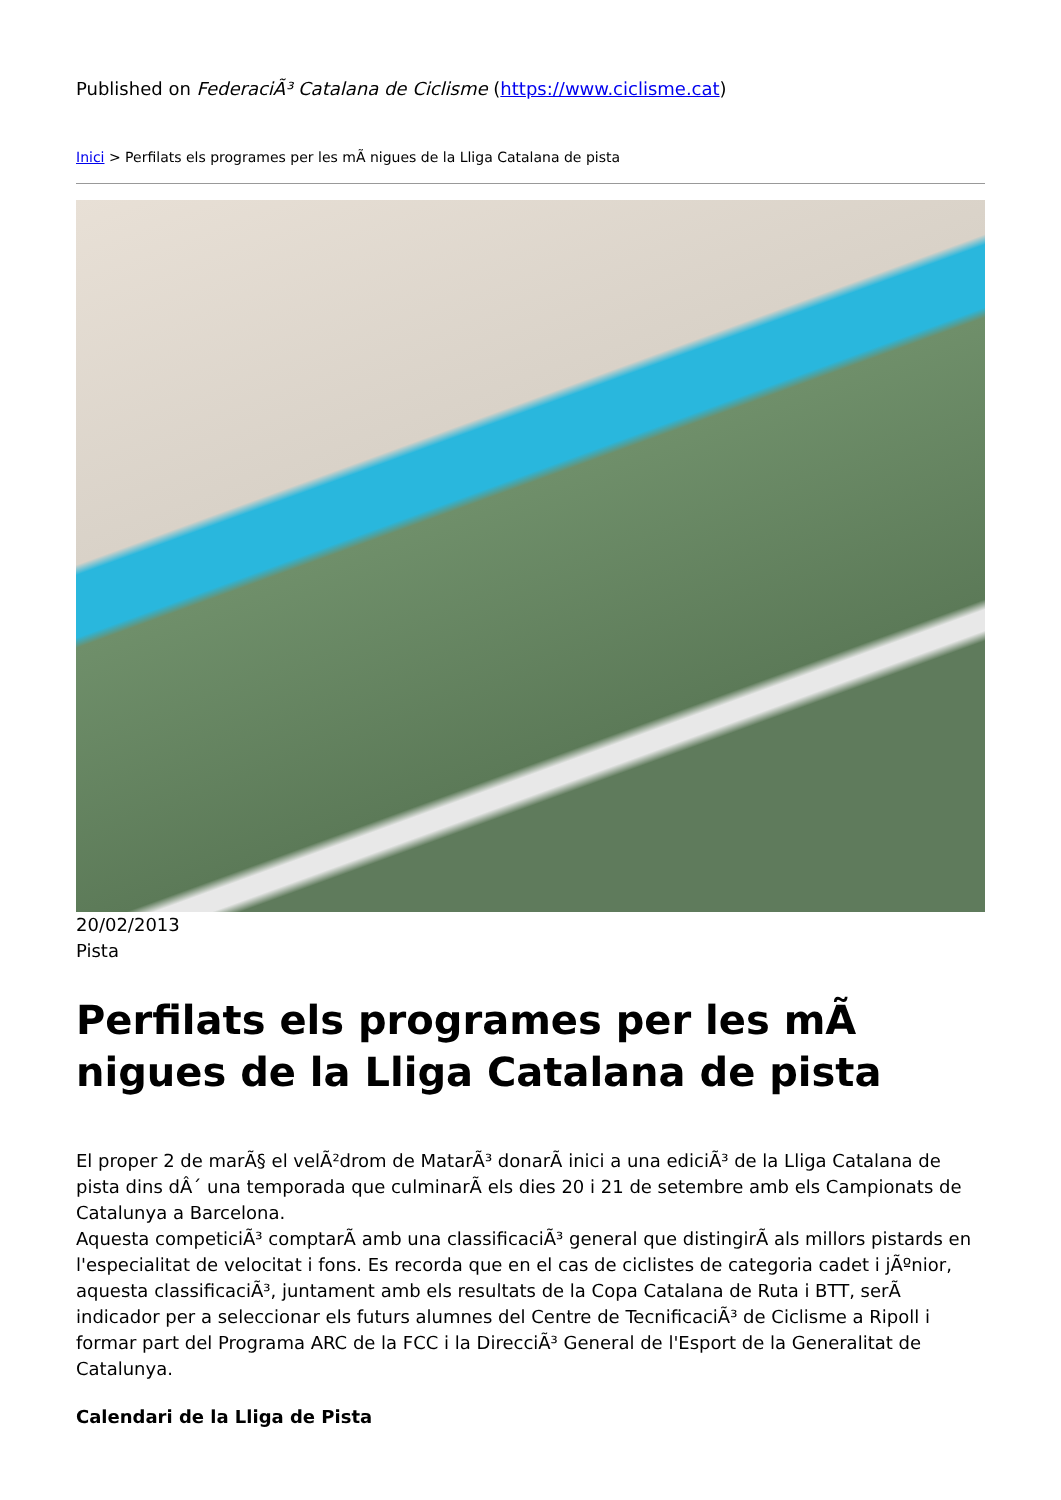Published on FederaciÃ³ Catalana de Ciclisme (https://www.ciclisme.cat)
Inici > Perfilats els programes per les mÃ nigues de la Lliga Catalana de pista
20/02/2013
Pista
Perfilats els programes per les mÃ nigues de la Lliga Catalana de pista
El proper 2 de marÃ§ el velÃ²drom de MatarÃ³ donarÃ inici a una ediciÃ³ de la Lliga Catalana de pista dins dÂ´ una temporada que culminarÃ els dies 20 i 21 de setembre amb els Campionats de Catalunya a Barcelona.
Aquesta competiciÃ³ comptarÃ amb una classificaciÃ³ general que distingirÃ als millors pistards en l'especialitat de velocitat i fons. Es recorda que en el cas de ciclistes de categoria cadet i jÃºnior, aquesta classificaciÃ³, juntament amb els resultats de la Copa Catalana de Ruta i BTT, serÃ indicador per a seleccionar els futurs alumnes del Centre de TecnificaciÃ³ de Ciclisme a Ripoll i formar part del Programa ARC de la FCC i la DirecciÃ³ General de l'Esport de la Generalitat de Catalunya.
Calendari de la Lliga de Pista